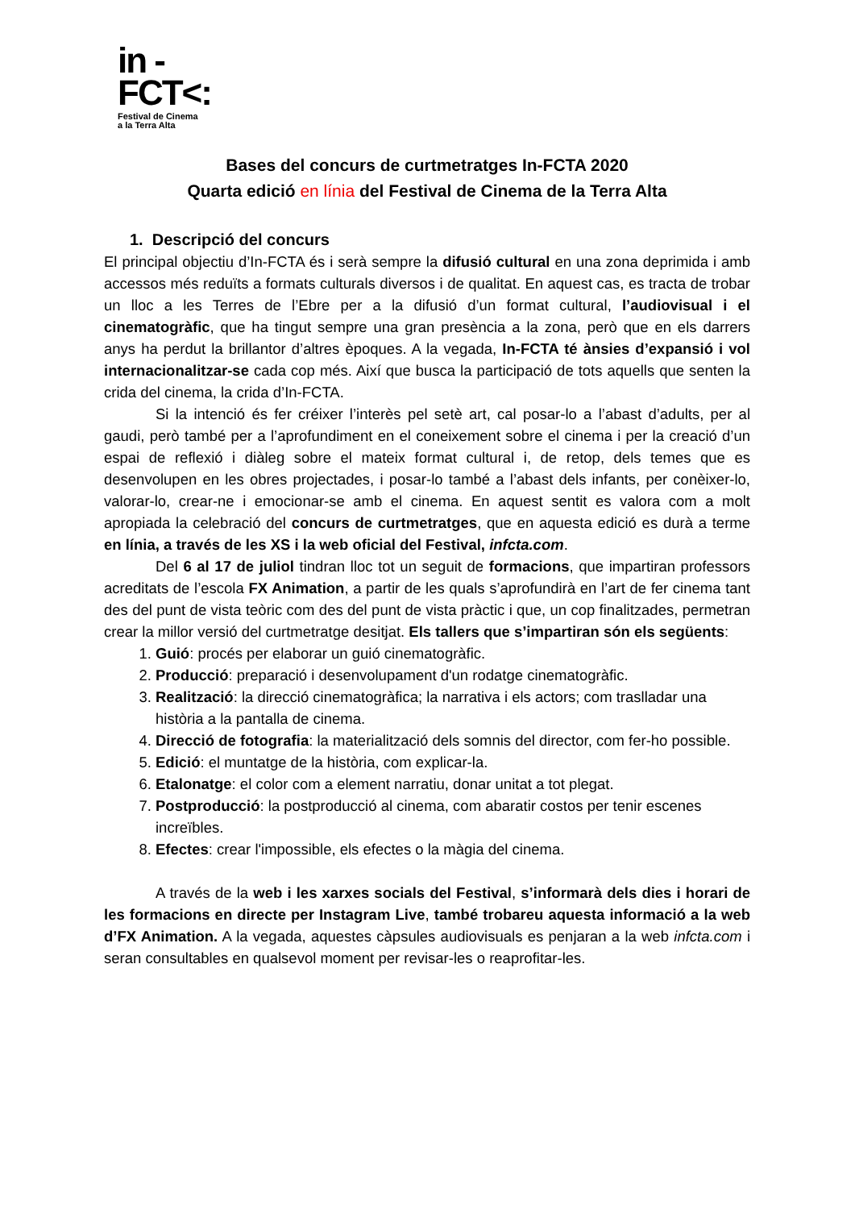in -
FCT<:
Festival de Cinema
a la Terra Alta
Bases del concurs de curtmetratges In-FCTA 2020
Quarta edició en línia del Festival de Cinema de la Terra Alta
1. Descripció del concurs
El principal objectiu d’In-FCTA és i serà sempre la difusió cultural en una zona deprimida i amb accessos més reduïts a formats culturals diversos i de qualitat. En aquest cas, es tracta de trobar un lloc a les Terres de l’Ebre per a la difusió d’un format cultural, l’audiovisual i el cinematogràfic, que ha tingut sempre una gran presència a la zona, però que en els darrers anys ha perdut la brillantor d’altres èpoques. A la vegada, In-FCTA té ànsies d’expansió i vol internacionalitzar-se cada cop més. Així que busca la participació de tots aquells que senten la crida del cinema, la crida d’In-FCTA.
Si la intenció és fer créixer l’interès pel setè art, cal posar-lo a l’abast d’adults, per al gaudi, però també per a l’aprofundiment en el coneixement sobre el cinema i per la creació d’un espai de reflexió i diàleg sobre el mateix format cultural i, de retop, dels temes que es desenvolupen en les obres projectades, i posar-lo també a l’abast dels infants, per conèixer-lo, valorar-lo, crear-ne i emocionar-se amb el cinema. En aquest sentit es valora com a molt apropiada la celebració del concurs de curtmetratges, que en aquesta edició es durà a terme en línia, a través de les XS i la web oficial del Festival, infcta.com.
Del 6 al 17 de juliol tindran lloc tot un seguit de formacions, que impartiran professors acreditats de l’escola FX Animation, a partir de les quals s’aprofundirà en l’art de fer cinema tant des del punt de vista teòric com des del punt de vista pràctic i que, un cop finalitzades, permetran crear la millor versió del curtmetratge desitjat. Els tallers que s’impartiran són els següents:
1. Guió: procés per elaborar un guió cinematogràfic.
2. Producció: preparació i desenvolupament d'un rodatge cinematogràfic.
3. Realització: la direcció cinematogràfica; la narrativa i els actors; com traslladar una història a la pantalla de cinema.
4. Direcció de fotografia: la materialització dels somnis del director, com fer-ho possible.
5. Edició: el muntatge de la història, com explicar-la.
6. Etalonatge: el color com a element narratiu, donar unitat a tot plegat.
7. Postproducció: la postproducció al cinema, com abaratir costos per tenir escenes increïbles.
8. Efectes: crear l'impossible, els efectes o la màgia del cinema.
A través de la web i les xarxes socials del Festival, s’informarà dels dies i horari de les formacions en directe per Instagram Live, també trobareu aquesta informació a la web d’FX Animation. A la vegada, aquestes càpsules audiovisuals es penjaran a la web infcta.com i seran consultables en qualsevol moment per revisar-les o reaprofitar-les.